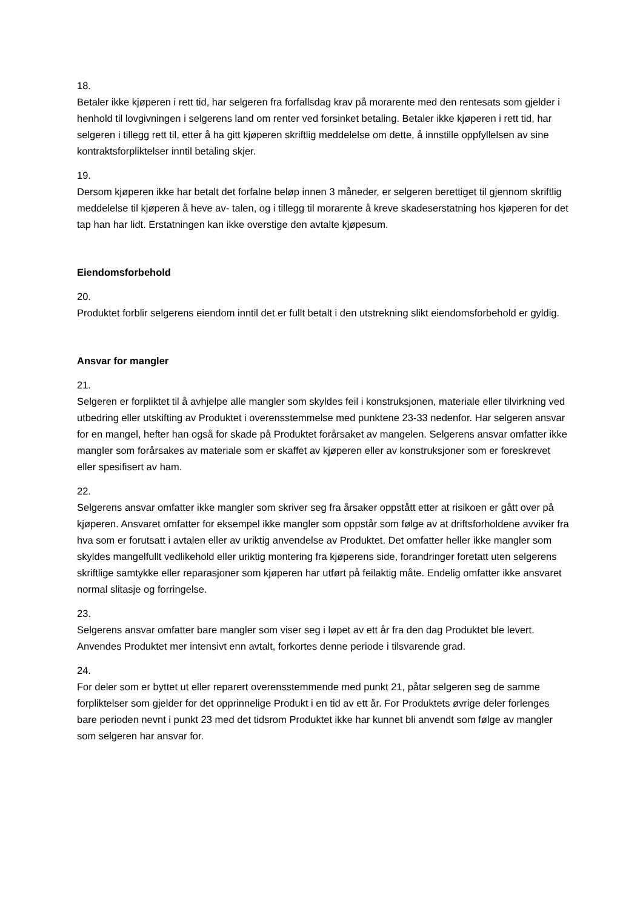18.
Betaler ikke kjøperen i rett tid, har selgeren fra forfallsdag krav på morarente med den rentesats som gjelder i henhold til lovgivningen i selgerens land om renter ved forsinket betaling. Betaler ikke kjøperen i rett tid, har selgeren i tillegg rett til, etter å ha gitt kjøperen skriftlig meddelelse om dette, å innstille oppfyllelsen av sine kontraktsforpliktelser inntil betaling skjer.
19.
Dersom kjøperen ikke har betalt det forfalne beløp innen 3 måneder, er selgeren berettiget til gjennom skriftlig meddelelse til kjøperen å heve av- talen, og i tillegg til morarente å kreve skadeserstatning hos kjøperen for det tap han har lidt. Erstatningen kan ikke overstige den avtalte kjøpesum.
Eiendomsforbehold
20.
Produktet forblir selgerens eiendom inntil det er fullt betalt i den utstrekning slikt eiendomsforbehold er gyldig.
Ansvar for mangler
21.
Selgeren er forpliktet til å avhjelpe alle mangler som skyldes feil i konstruksjonen, materiale eller tilvirkning ved utbedring eller utskifting av Produktet i overensstemmelse med punktene 23-33 nedenfor. Har selgeren ansvar for en mangel, hefter han også for skade på Produktet forårsaket av mangelen. Selgerens ansvar omfatter ikke mangler som forårsakes av materiale som er skaffet av kjøperen eller av konstruksjoner som er foreskrevet eller spesifisert av ham.
22.
Selgerens ansvar omfatter ikke mangler som skriver seg fra årsaker oppstått etter at risikoen er gått over på kjøperen. Ansvaret omfatter for eksempel ikke mangler som oppstår som følge av at driftsforholdene avviker fra hva som er forutsatt i avtalen eller av uriktig anvendelse av Produktet. Det omfatter heller ikke mangler som skyldes mangelfullt vedlikehold eller uriktig montering fra kjøperens side, forandringer foretatt uten selgerens skriftlige samtykke eller reparasjoner som kjøperen har utført på feilaktig måte. Endelig omfatter ikke ansvaret normal slitasje og forringelse.
23.
Selgerens ansvar omfatter bare mangler som viser seg i løpet av ett år fra den dag Produktet ble levert. Anvendes Produktet mer intensivt enn avtalt, forkortes denne periode i tilsvarende grad.
24.
For deler som er byttet ut eller reparert overensstemmende med punkt 21, påtar selgeren seg de samme forpliktelser som gjelder for det opprinnelige Produkt i en tid av ett år. For Produktets øvrige deler forlenges bare perioden nevnt i punkt 23 med det tidsrom Produktet ikke har kunnet bli anvendt som følge av mangler som selgeren har ansvar for.